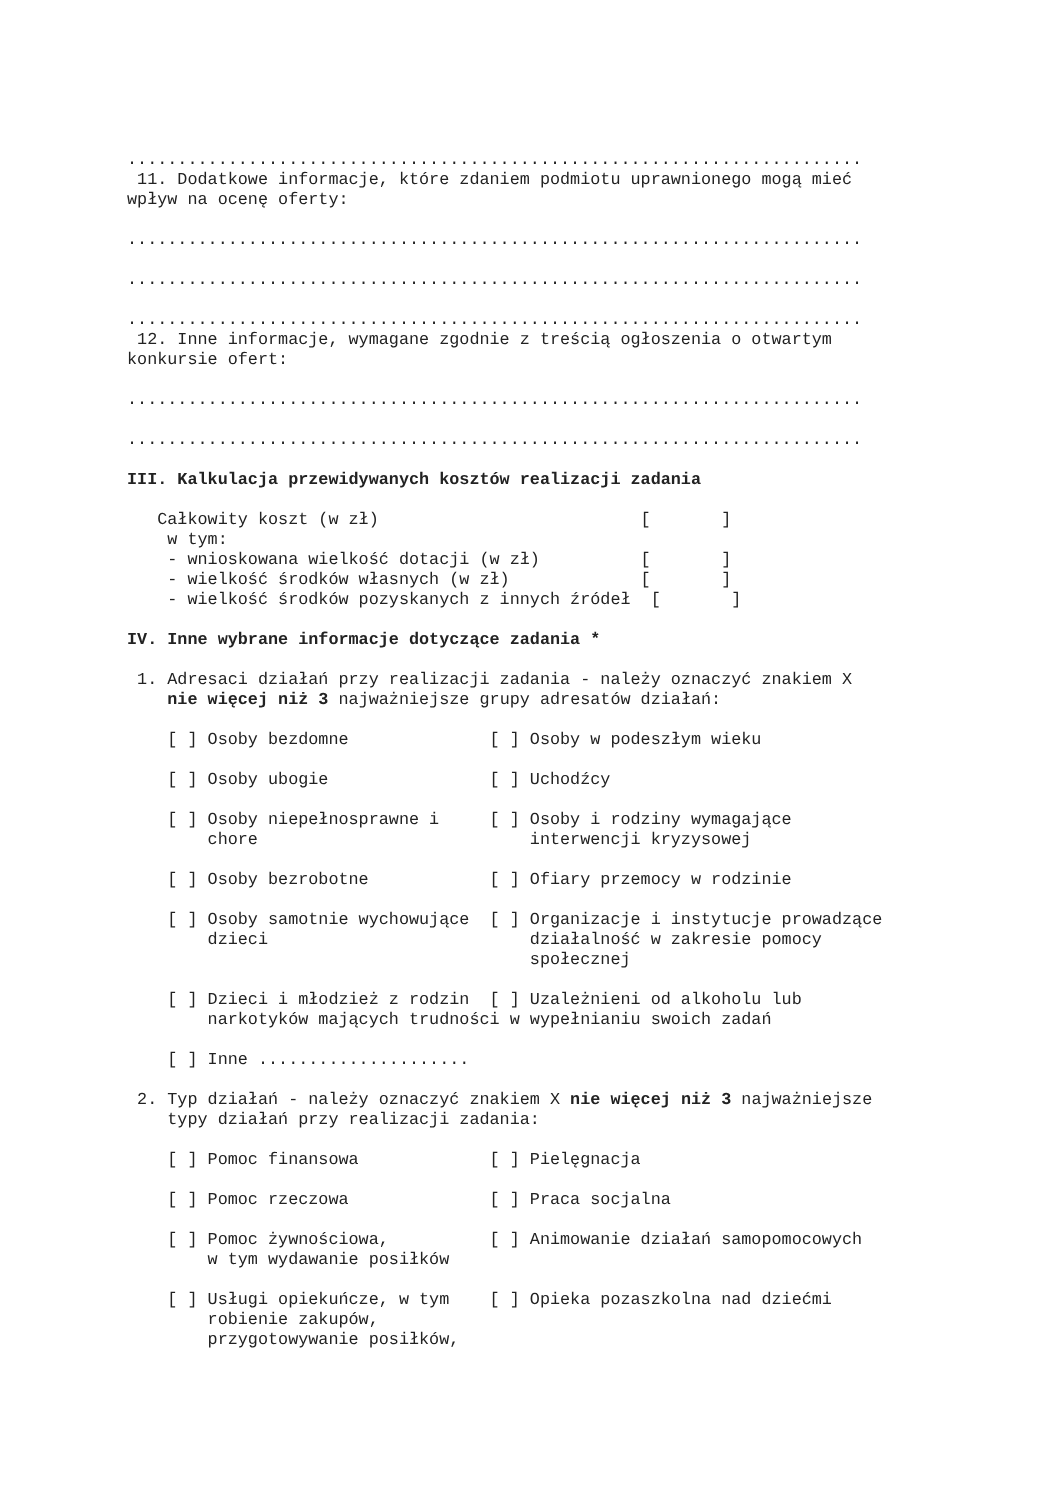.........................................................................
 11. Dodatkowe informacje, które zdaniem podmiotu uprawnionego mogą mieć
wpływ na ocenę oferty:

.........................................................................

.........................................................................

.........................................................................
 12. Inne informacje, wymagane zgodnie z treścią ogłoszenia o otwartym
konkursie ofert:

.........................................................................

.........................................................................

III. Kalkulacja przewidywanych kosztów realizacji zadania

   Całkowity koszt (w zł)                          [       ]
    w tym:
    - wnioskowana wielkość dotacji (w zł)          [       ]
    - wielkość środków własnych (w zł)             [       ]
    - wielkość środków pozyskanych z innych źródeł  [       ]

IV. Inne wybrane informacje dotyczące zadania *

 1. Adresaci działań przy realizacji zadania - należy oznaczyć znakiem X
    nie więcej niż 3 najważniejsze grupy adresatów działań:

    [ ] Osoby bezdomne              [ ] Osoby w podeszłym wieku

    [ ] Osoby ubogie                [ ] Uchodźcy

    [ ] Osoby niepełnosprawne i     [ ] Osoby i rodziny wymagające
        chore                           interwencji kryzysowej

    [ ] Osoby bezrobotne            [ ] Ofiary przemocy w rodzinie

    [ ] Osoby samotnie wychowujące  [ ] Organizacje i instytucje prowadzące
        dzieci                          działalność w zakresie pomocy
                                        społecznej

    [ ] Dzieci i młodzież z rodzin  [ ] Uzależnieni od alkoholu lub
        narkotyków mających trudności w wypełnianiu swoich zadań

    [ ] Inne .....................

 2. Typ działań - należy oznaczyć znakiem X nie więcej niż 3 najważniejsze
    typy działań przy realizacji zadania:

    [ ] Pomoc finansowa             [ ] Pielęgnacja

    [ ] Pomoc rzeczowa              [ ] Praca socjalna

    [ ] Pomoc żywnościowa,          [ ] Animowanie działań samopomocowych
        w tym wydawanie posiłków

    [ ] Usługi opiekuńcze, w tym    [ ] Opieka pozaszkolna nad dziećmi
        robienie zakupów,
        przygotowywanie posiłków,